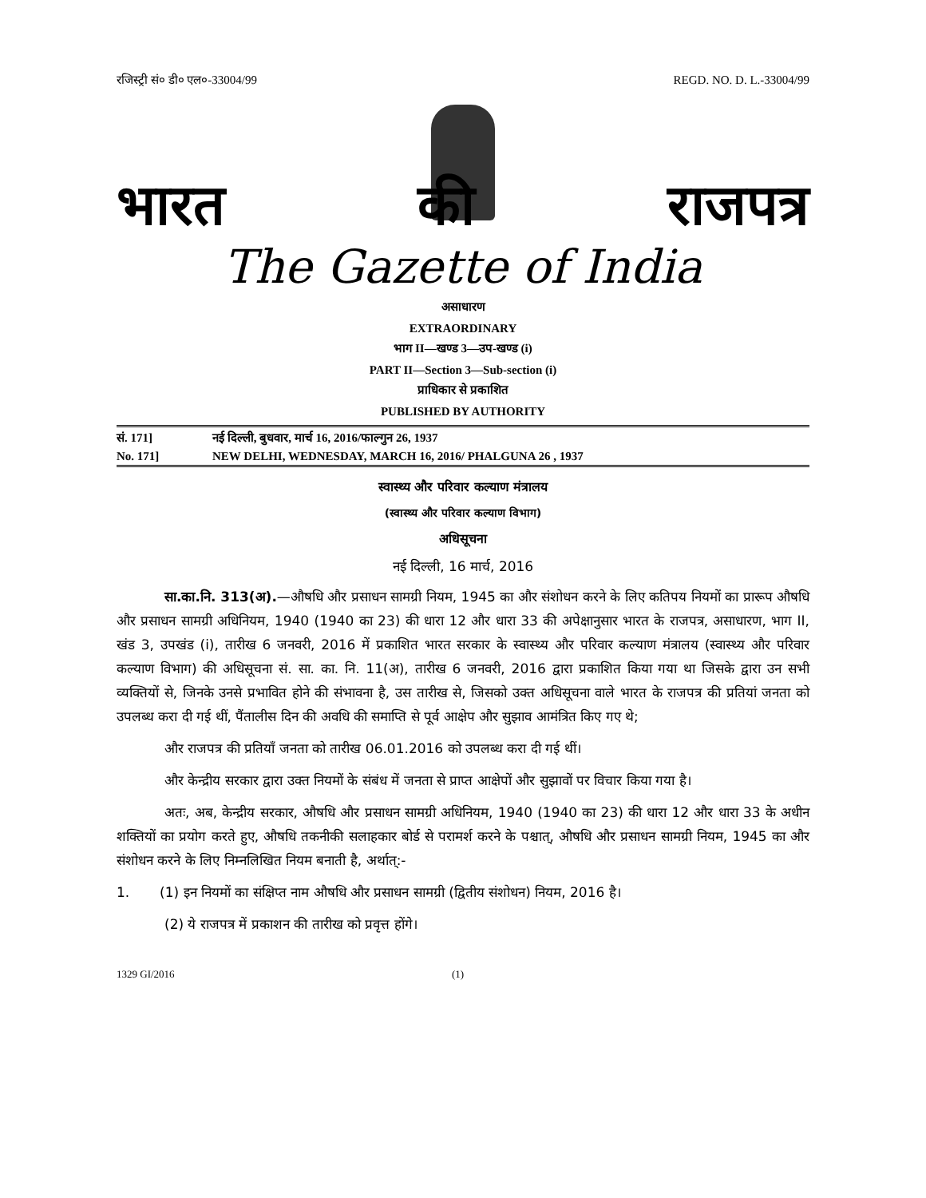रजिस्ट्री सं० डी० एल०-33004/99 REGD. NO. D. L.-33004/99
भारत की राजपत्र
The Gazette of India
असाधारण
EXTRAORDINARY
भाग II—खण्ड 3—उप-खण्ड (i)
PART II—Section 3—Sub-section (i)
प्राधिकार से प्रकाशित
PUBLISHED BY AUTHORITY
सं. 171] नई दिल्ली, बुधवार, मार्च 16, 2016/फाल्गुन 26, 1937
No. 171] NEW DELHI, WEDNESDAY, MARCH 16, 2016/ PHALGUNA 26 , 1937
स्वास्थ्य और परिवार कल्याण मंत्रालय
(स्वास्थ्य और परिवार कल्याण विभाग)
अधिसूचना
नई दिल्ली, 16 मार्च, 2016
सा.का.नि. 313(अ).—औषधि और प्रसाधन सामग्री नियम, 1945 का और संशोधन करने के लिए कतिपय नियमों का प्रारूप औषधि और प्रसाधन सामग्री अधिनियम, 1940 (1940 का 23) की धारा 12 और धारा 33 की अपेक्षानुसार भारत के राजपत्र, असाधारण, भाग II, खंड 3, उपखंड (i), तारीख 6 जनवरी, 2016 में प्रकाशित भारत सरकार के स्वास्थ्य और परिवार कल्याण मंत्रालय (स्वास्थ्य और परिवार कल्याण विभाग) की अधिसूचना सं. सा. का. नि. 11(अ), तारीख 6 जनवरी, 2016 द्वारा प्रकाशित किया गया था जिसके द्वारा उन सभी व्यक्तियों से, जिनके उनसे प्रभावित होने की संभावना है, उस तारीख से, जिसको उक्त अधिसूचना वाले भारत के राजपत्र की प्रतियां जनता को उपलब्ध करा दी गई थीं, पैंतालीस दिन की अवधि की समाप्ति से पूर्व आक्षेप और सुझाव आमंत्रित किए गए थे;
और राजपत्र की प्रतियाँ जनता को तारीख 06.01.2016 को उपलब्ध करा दी गई थीं।
और केन्द्रीय सरकार द्वारा उक्त नियमों के संबंध में जनता से प्राप्त आक्षेपों और सुझावों पर विचार किया गया है।
अतः, अब, केन्द्रीय सरकार, औषधि और प्रसाधन सामग्री अधिनियम, 1940 (1940 का 23) की धारा 12 और धारा 33 के अधीन शक्तियों का प्रयोग करते हुए, औषधि तकनीकी सलाहकार बोर्ड से परामर्श करने के पश्चात्, औषधि और प्रसाधन सामग्री नियम, 1945 का और संशोधन करने के लिए निम्नलिखित नियम बनाती है, अर्थात्:-
1. (1) इन नियमों का संक्षिप्त नाम औषधि और प्रसाधन सामग्री (द्वितीय संशोधन) नियम, 2016 है।
(2) ये राजपत्र में प्रकाशन की तारीख को प्रवृत्त होंगे।
1329 GI/2016 (1)